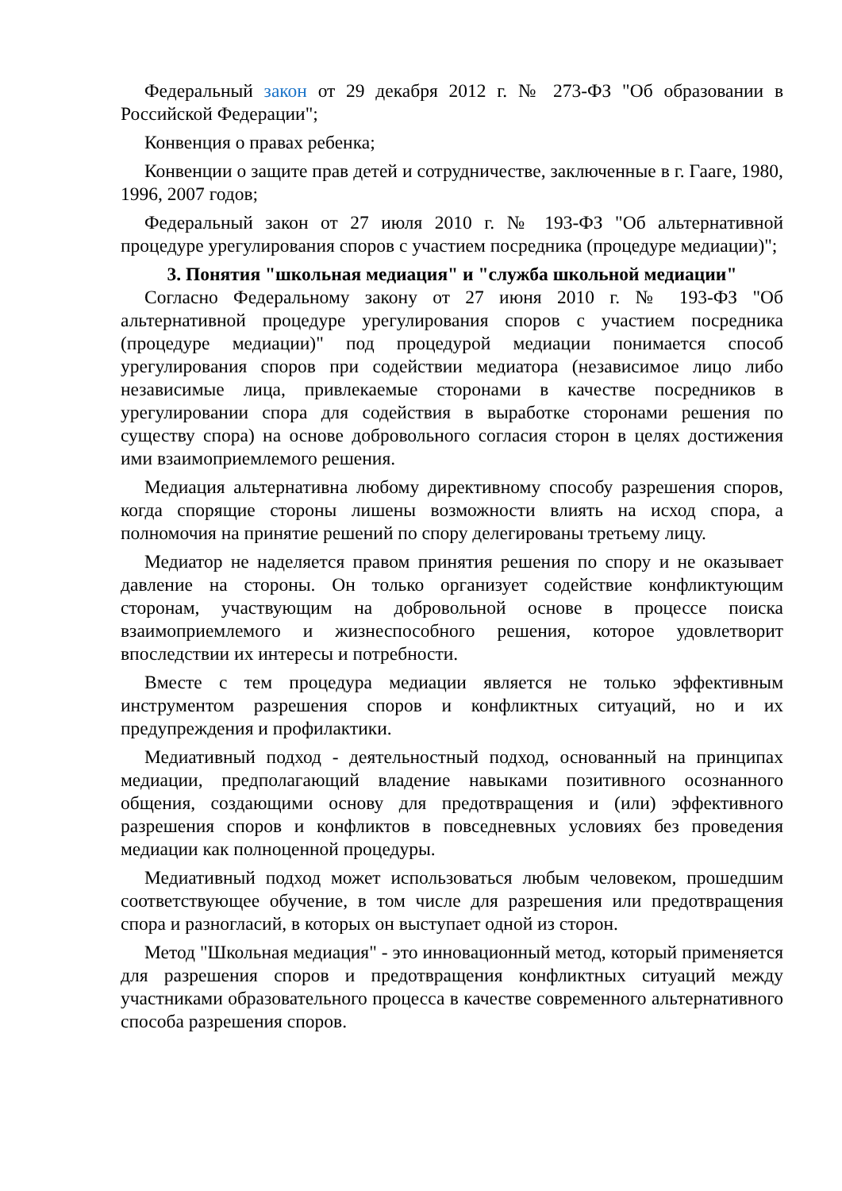Федеральный закон от 29 декабря 2012 г. № 273-ФЗ "Об образовании в Российской Федерации";
Конвенция о правах ребенка;
Конвенции о защите прав детей и сотрудничестве, заключенные в г. Гааге, 1980, 1996, 2007 годов;
Федеральный закон от 27 июля 2010 г. № 193-ФЗ "Об альтернативной процедуре урегулирования споров с участием посредника (процедуре медиации)";
3. Понятия "школьная медиация" и "служба школьной медиации"
Согласно Федеральному закону от 27 июня 2010 г. № 193-ФЗ "Об альтернативной процедуре урегулирования споров с участием посредника (процедуре медиации)" под процедурой медиации понимается способ урегулирования споров при содействии медиатора (независимое лицо либо независимые лица, привлекаемые сторонами в качестве посредников в урегулировании спора для содействия в выработке сторонами решения по существу спора) на основе добровольного согласия сторон в целях достижения ими взаимоприемлемого решения.
Медиация альтернативна любому директивному способу разрешения споров, когда спорящие стороны лишены возможности влиять на исход спора, а полномочия на принятие решений по спору делегированы третьему лицу.
Медиатор не наделяется правом принятия решения по спору и не оказывает давление на стороны. Он только организует содействие конфликтующим сторонам, участвующим на добровольной основе в процессе поиска взаимоприемлемого и жизнеспособного решения, которое удовлетворит впоследствии их интересы и потребности.
Вместе с тем процедура медиации является не только эффективным инструментом разрешения споров и конфликтных ситуаций, но и их предупреждения и профилактики.
Медиативный подход - деятельностный подход, основанный на принципах медиации, предполагающий владение навыками позитивного осознанного общения, создающими основу для предотвращения и (или) эффективного разрешения споров и конфликтов в повседневных условиях без проведения медиации как полноценной процедуры.
Медиативный подход может использоваться любым человеком, прошедшим соответствующее обучение, в том числе для разрешения или предотвращения спора и разногласий, в которых он выступает одной из сторон.
Метод "Школьная медиация" - это инновационный метод, который применяется для разрешения споров и предотвращения конфликтных ситуаций между участниками образовательного процесса в качестве современного альтернативного способа разрешения споров.